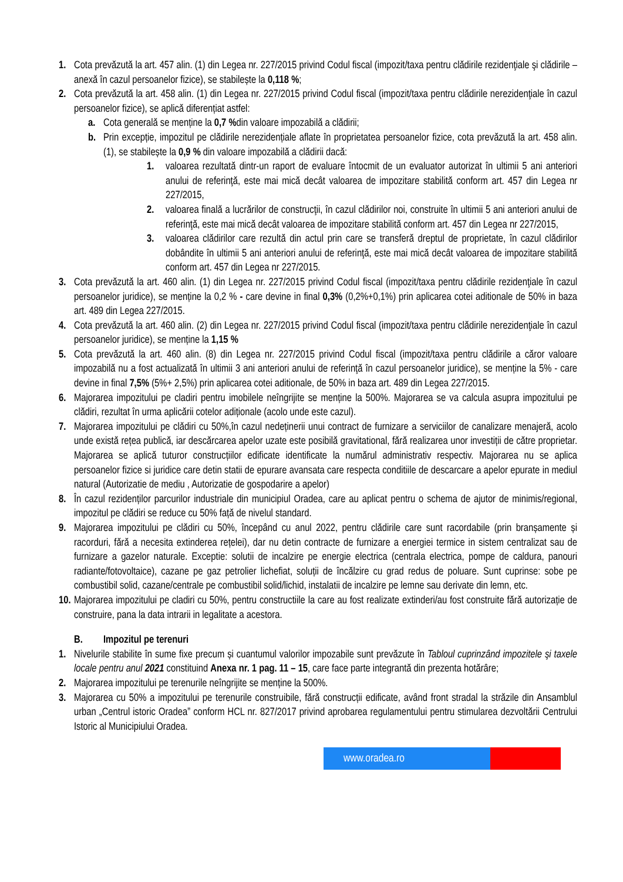1. Cota prevăzută la art. 457 alin. (1) din Legea nr. 227/2015 privind Codul fiscal (impozit/taxa pentru clădirile rezidenţiale şi clădirile – anexă în cazul persoanelor fizice), se stabilește la 0,118 %;
2. Cota prevăzută la art. 458 alin. (1) din Legea nr. 227/2015 privind Codul fiscal (impozit/taxa pentru clădirile nerezidenţiale în cazul persoanelor fizice), se aplică diferențiat astfel:
a. Cota generală se menține la 0,7 % din valoare impozabilă a clădirii;
b. Prin excepție, impozitul pe clădirile nerezidențiale aflate în proprietatea persoanelor fizice, cota prevăzută la art. 458 alin. (1), se stabilește la 0,9 % din valoare impozabilă a clădirii dacă:
1. valoarea rezultată dintr-un raport de evaluare întocmit de un evaluator autorizat în ultimii 5 ani anteriori anului de referinţă, este mai mică decât valoarea de impozitare stabilită conform art. 457 din Legea nr 227/2015,
2. valoarea finală a lucrărilor de construcţii, în cazul clădirilor noi, construite în ultimii 5 ani anteriori anului de referinţă, este mai mică decât valoarea de impozitare stabilită conform art. 457 din Legea nr 227/2015,
3. valoarea clădirilor care rezultă din actul prin care se transferă dreptul de proprietate, în cazul clădirilor dobândite în ultimii 5 ani anteriori anului de referinţă, este mai mică decât valoarea de impozitare stabilită conform art. 457 din Legea nr 227/2015.
3. Cota prevăzută la art. 460 alin. (1) din Legea nr. 227/2015 privind Codul fiscal (impozit/taxa pentru clădirile rezidenţiale în cazul persoanelor juridice), se menține la 0,2 % - care devine in final 0,3% (0,2%+0,1%) prin aplicarea cotei aditionale de 50% in baza art. 489 din Legea 227/2015.
4. Cota prevăzută la art. 460 alin. (2) din Legea nr. 227/2015 privind Codul fiscal (impozit/taxa pentru clădirile nerezidenţiale în cazul persoanelor juridice), se menține la 1,15 %
5. Cota prevăzută la art. 460 alin. (8) din Legea nr. 227/2015 privind Codul fiscal (impozit/taxa pentru clădirile a căror valoare impozabilă nu a fost actualizată în ultimii 3 ani anteriori anului de referinţă în cazul persoanelor juridice), se menține la 5% - care devine in final 7,5% (5%+ 2,5%) prin aplicarea cotei aditionale, de 50% in baza art. 489 din Legea 227/2015.
6. Majorarea impozitului pe cladiri pentru imobilele neîngrijite se menține la 500%. Majorarea se va calcula asupra impozitului pe clădiri, rezultat în urma aplicării cotelor adiționale (acolo unde este cazul).
7. Majorarea impozitului pe clădiri cu 50%,în cazul nedeținerii unui contract de furnizare a serviciilor de canalizare menajeră, acolo unde există rețea publică, iar descărcarea apelor uzate este posibilă gravitational, fără realizarea unor investiții de către proprietar. Majorarea se aplică tuturor construcțiilor edificate identificate la numărul administrativ respectiv. Majorarea nu se aplica persoanelor fizice si juridice care detin statii de epurare avansata care respecta conditiile de descarcare a apelor epurate in mediul natural (Autorizatie de mediu , Autorizatie de gospodarire a apelor)
8. În cazul rezidenților parcurilor industriale din municipiul Oradea, care au aplicat pentru o schema de ajutor de minimis/regional, impozitul pe clădiri se reduce cu 50% față de nivelul standard.
9. Majorarea impozitului pe clădiri cu 50%, începând cu anul 2022, pentru clădirile care sunt racordabile (prin branșamente și racorduri, fără a necesita extinderea rețelei), dar nu detin contracte de furnizare a energiei termice in sistem centralizat sau de furnizare a gazelor naturale. Exceptie: solutii de incalzire pe energie electrica (centrala electrica, pompe de caldura, panouri radiante/fotovoltaice), cazane pe gaz petrolier lichefiat, soluții de încălzire cu grad redus de poluare. Sunt cuprinse: sobe pe combustibil solid, cazane/centrale pe combustibil solid/lichid, instalatii de incalzire pe lemne sau derivate din lemn, etc.
10. Majorarea impozitului pe cladiri cu 50%, pentru constructiile la care au fost realizate extinderi/au fost construite fără autorizație de construire, pana la data intrarii in legalitate a acestora.
B. Impozitul pe terenuri
1. Nivelurile stabilite în sume fixe precum și cuantumul valorilor impozabile sunt prevăzute în Tabloul cuprinzând impozitele şi taxele locale pentru anul 2021 constituind Anexa nr. 1 pag. 11 – 15, care face parte integrantă din prezenta hotărâre;
2. Majorarea impozitului pe terenurile neîngrijite se menține la 500%.
3. Majorarea cu 50% a impozitului pe terenurile construibile, fără construcții edificate, având front stradal la străzile din Ansamblul urban „Centrul istoric Oradea” conform HCL nr. 827/2017 privind aprobarea regulamentului pentru stimularea dezvoltării Centrului Istoric al Municipiului Oradea.
www.oradea.ro